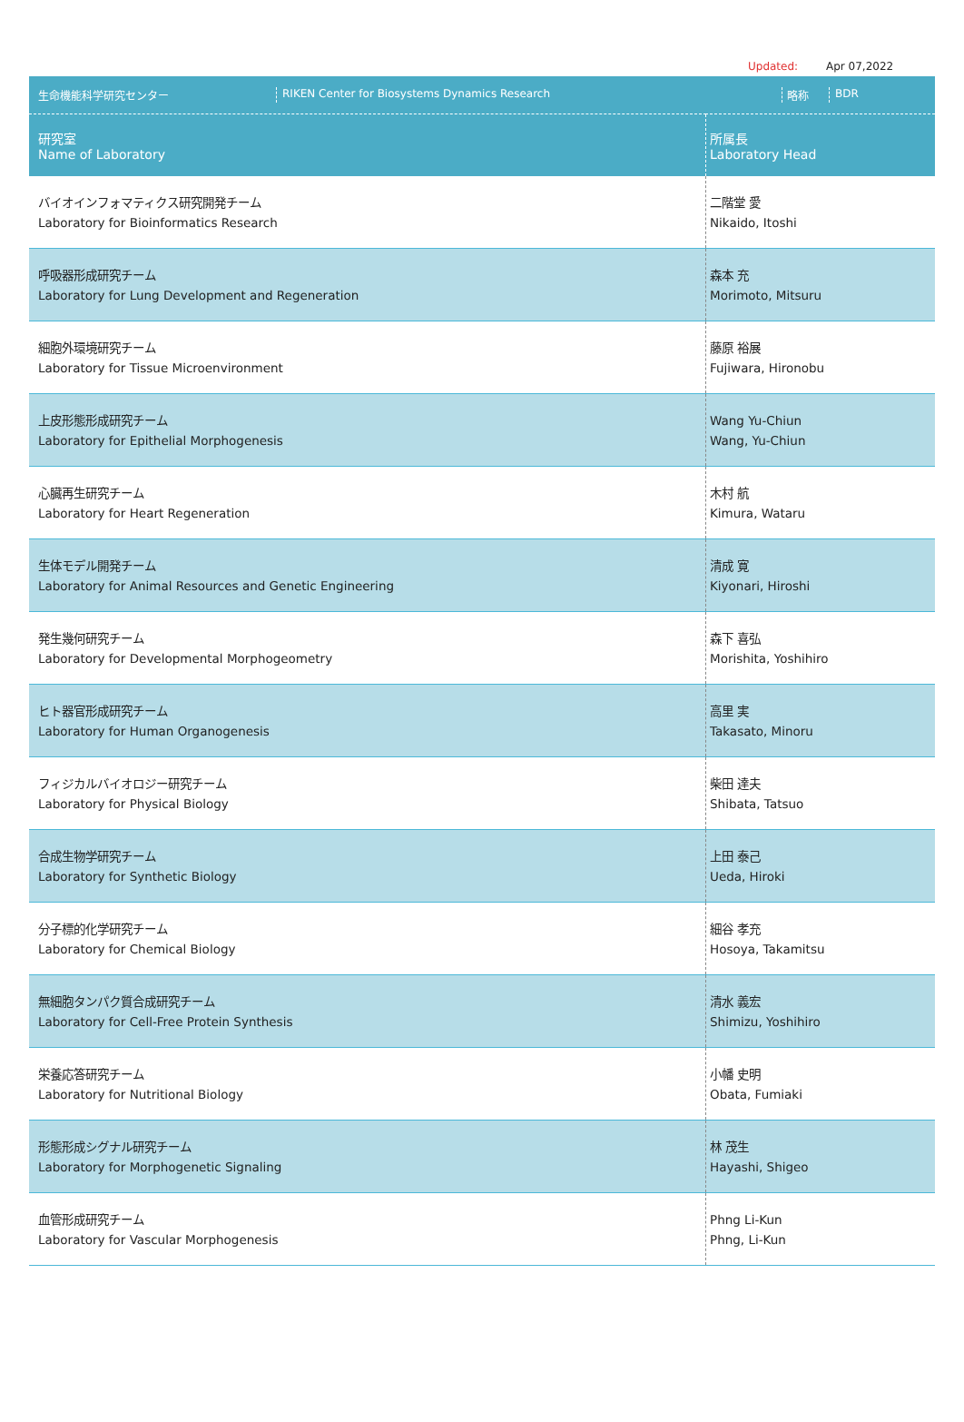Updated: Apr 07,2022
| 生命機能科学研究センター RIKEN Center for Biosystems Dynamics Research 略称 BDR | |
| 研究室 Name of Laboratory | 所属長 Laboratory Head |
| バイオインフォマティクス研究開発チーム Laboratory for Bioinformatics Research | 二階堂 愛 Nikaido, Itoshi |
| 呼吸器形成研究チーム Laboratory for Lung Development and Regeneration | 森本 充 Morimoto, Mitsuru |
| 細胞外環境研究チーム Laboratory for Tissue Microenvironment | 藤原 裕展 Fujiwara, Hironobu |
| 上皮形態形成研究チーム Laboratory for Epithelial Morphogenesis | Wang Yu-Chiun Wang, Yu-Chiun |
| 心臓再生研究チーム Laboratory for Heart Regeneration | 木村 航 Kimura, Wataru |
| 生体モデル開発チーム Laboratory for Animal Resources and Genetic Engineering | 清成 寛 Kiyonari, Hiroshi |
| 発生幾何研究チーム Laboratory for Developmental Morphogeometry | 森下 喜弘 Morishita, Yoshihiro |
| ヒト器官形成研究チーム Laboratory for Human Organogenesis | 高里 実 Takasato, Minoru |
| フィジカルバイオロジー研究チーム Laboratory for Physical Biology | 柴田 達夫 Shibata, Tatsuo |
| 合成生物学研究チーム Laboratory for Synthetic Biology | 上田 泰己 Ueda, Hiroki |
| 分子標的化学研究チーム Laboratory for Chemical Biology | 細谷 孝充 Hosoya, Takamitsu |
| 無細胞タンパク質合成研究チーム Laboratory for Cell-Free Protein Synthesis | 清水 義宏 Shimizu, Yoshihiro |
| 栄養応答研究チーム Laboratory for Nutritional Biology | 小幡 史明 Obata, Fumiaki |
| 形態形成シグナル研究チーム Laboratory for Morphogenetic Signaling | 林 茂生 Hayashi, Shigeo |
| 血管形成研究チーム Laboratory for Vascular Morphogenesis | Phng Li-Kun Phng, Li-Kun |